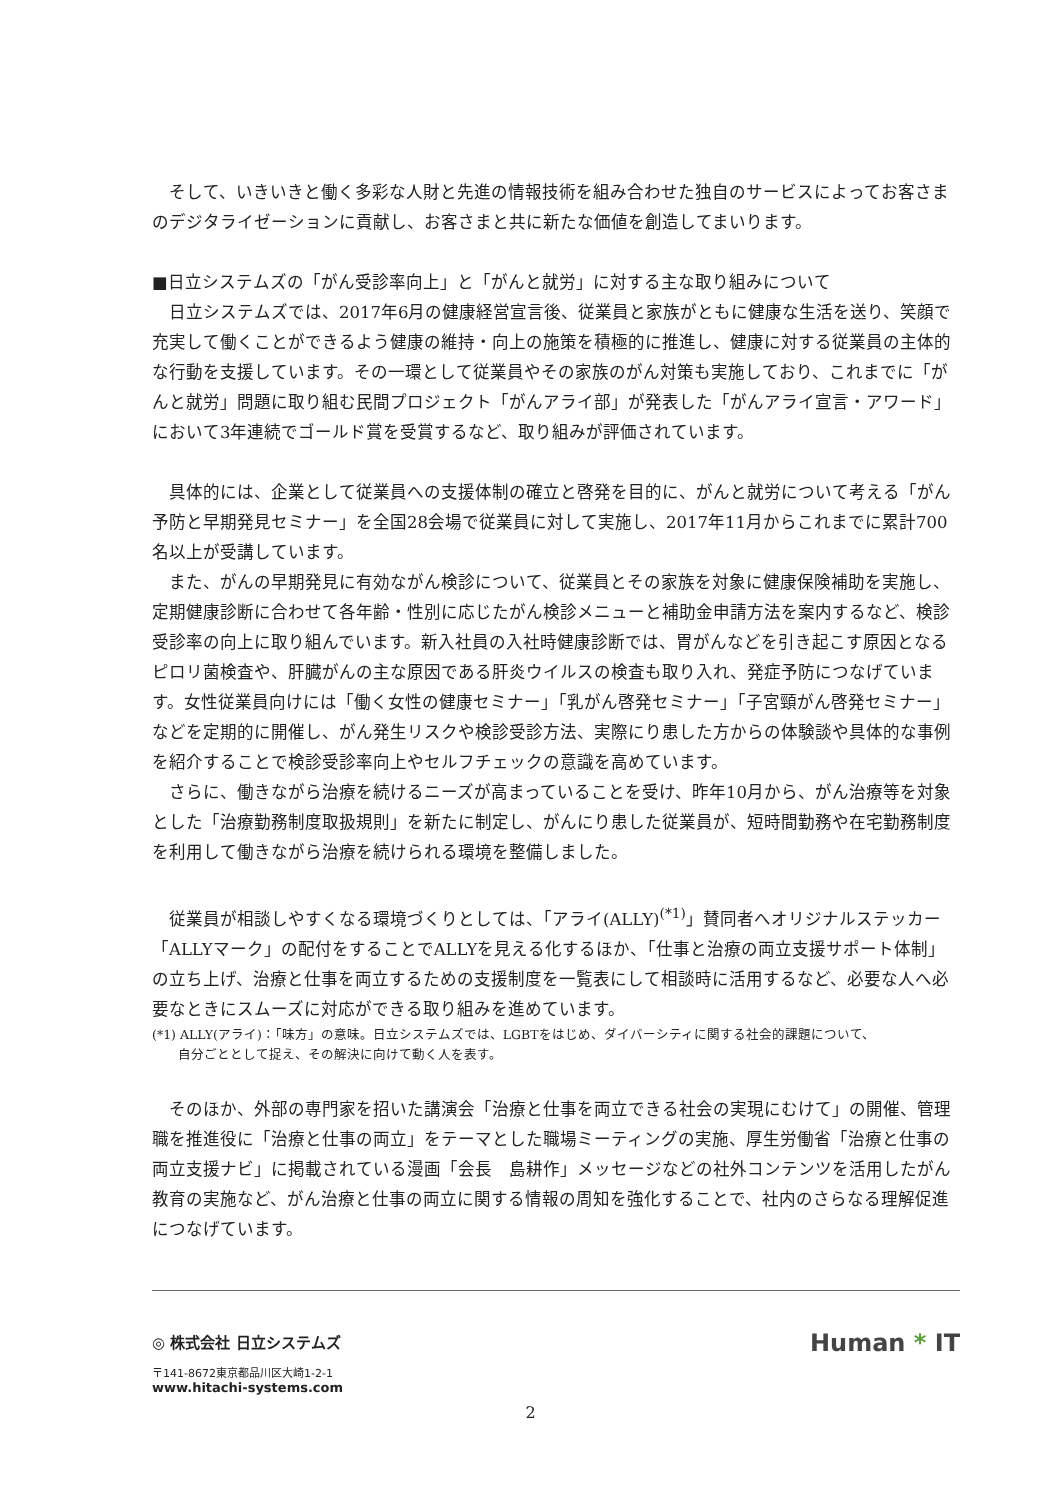そして、いきいきと働く多彩な人財と先進の情報技術を組み合わせた独自のサービスによってお客さまのデジタライゼーションに貢献し、お客さまと共に新たな価値を創造してまいります。
■日立システムズの「がん受診率向上」と「がんと就労」に対する主な取り組みについて
　日立システムズでは、2017年6月の健康経営宣言後、従業員と家族がともに健康な生活を送り、笑顔で充実して働くことができるよう健康の維持・向上の施策を積極的に推進し、健康に対する従業員の主体的な行動を支援しています。その一環として従業員やその家族のがん対策も実施しており、これまでに「がんと就労」問題に取り組む民間プロジェクト「がんアライ部」が発表した「がんアライ宣言・アワード」において3年連続でゴールド賞を受賞するなど、取り組みが評価されています。
　具体的には、企業として従業員への支援体制の確立と啓発を目的に、がんと就労について考える「がん予防と早期発見セミナー」を全国28会場で従業員に対して実施し、2017年11月からこれまでに累計700名以上が受講しています。
　また、がんの早期発見に有効ながん検診について、従業員とその家族を対象に健康保険補助を実施し、定期健康診断に合わせて各年齢・性別に応じたがん検診メニューと補助金申請方法を案内するなど、検診受診率の向上に取り組んでいます。新入社員の入社時健康診断では、胃がんなどを引き起こす原因となるピロリ菌検査や、肝臓がんの主な原因である肝炎ウイルスの検査も取り入れ、発症予防につなげています。女性従業員向けには「働く女性の健康セミナー」「乳がん啓発セミナー」「子宮頸がん啓発セミナー」などを定期的に開催し、がん発生リスクや検診受診方法、実際にり患した方からの体験談や具体的な事例を紹介することで検診受診率向上やセルフチェックの意識を高めています。
　さらに、働きながら治療を続けるニーズが高まっていることを受け、昨年10月から、がん治療等を対象とした「治療勤務制度取扱規則」を新たに制定し、がんにり患した従業員が、短時間勤務や在宅勤務制度を利用して働きながら治療を続けられる環境を整備しました。
　従業員が相談しやすくなる環境づくりとしては、「アライ(ALLY)<sup>(*1)</sup>」賛同者へオリジナルステッカー「ALLYマーク」の配付をすることでALLYを見える化するほか、「仕事と治療の両立支援サポート体制」の立ち上げ、治療と仕事を両立するための支援制度を一覧表にして相談時に活用するなど、必要な人へ必要なときにスムーズに対応ができる取り組みを進めています。
(*1) ALLY(アライ)：「味方」の意味。日立システムズでは、LGBTをはじめ、ダイバーシティに関する社会的課題について、
　　自分ごととして捉え、その解決に向けて動く人を表す。
　そのほか、外部の専門家を招いた講演会「治療と仕事を両立できる社会の実現にむけて」の開催、管理職を推進役に「治療と仕事の両立」をテーマとした職場ミーティングの実施、厚生労働省「治療と仕事の両立支援ナビ」に掲載されている漫画「会長　島耕作」メッセージなどの社外コンテンツを活用したがん教育の実施など、がん治療と仕事の両立に関する情報の周知を強化することで、社内のさらなる理解促進につなげています。
◎ 株式会社 日立システムズ
〒141-8672東京都品川区大崎1-2-1
www.hitachi-systems.com
Human * IT
2